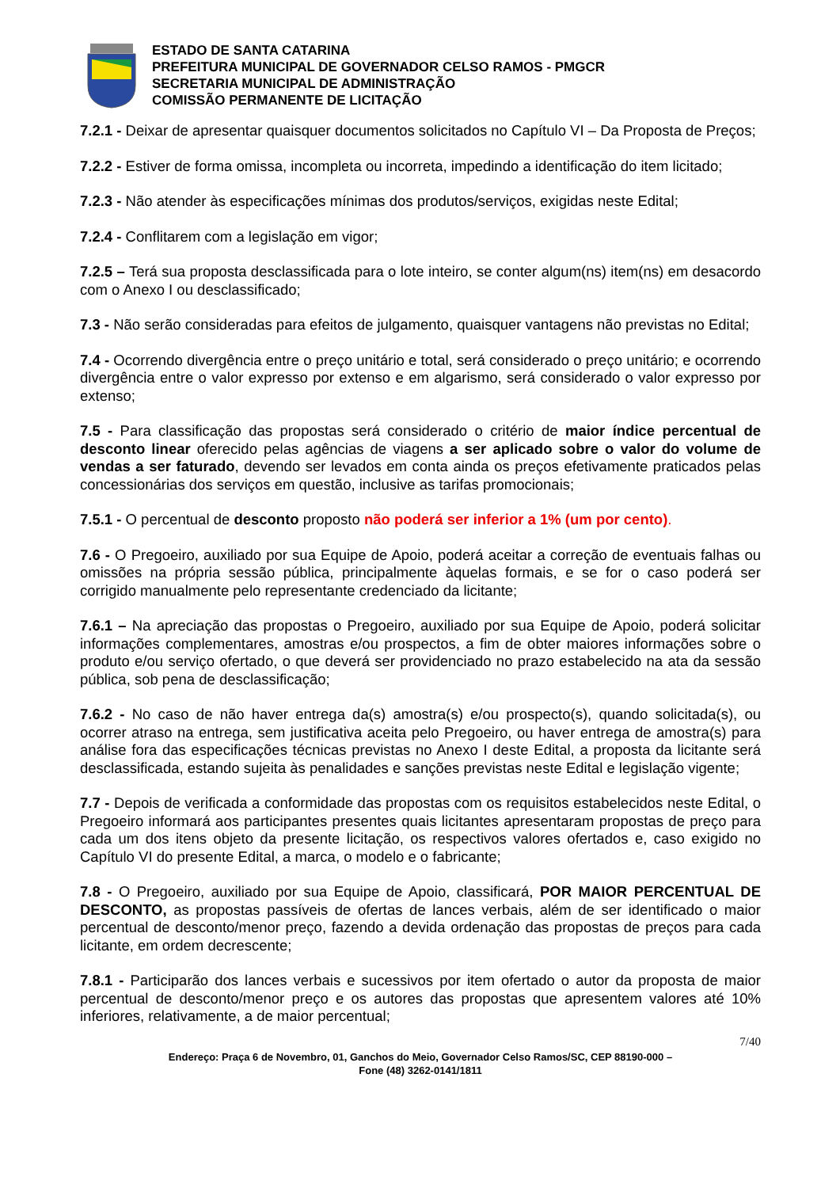ESTADO DE SANTA CATARINA
PREFEITURA MUNICIPAL DE GOVERNADOR CELSO RAMOS - PMGCR
SECRETARIA MUNICIPAL DE ADMINISTRAÇÃO
COMISSÃO PERMANENTE DE LICITAÇÃO
7.2.1 - Deixar de apresentar quaisquer documentos solicitados no Capítulo VI – Da Proposta de Preços;
7.2.2 - Estiver de forma omissa, incompleta ou incorreta, impedindo a identificação do item licitado;
7.2.3 - Não atender às especificações mínimas dos produtos/serviços, exigidas neste Edital;
7.2.4 - Conflitarem com a legislação em vigor;
7.2.5 – Terá sua proposta desclassificada para o lote inteiro, se conter algum(ns) item(ns) em desacordo com o Anexo I ou desclassificado;
7.3 - Não serão consideradas para efeitos de julgamento, quaisquer vantagens não previstas no Edital;
7.4 - Ocorrendo divergência entre o preço unitário e total, será considerado o preço unitário; e ocorrendo divergência entre o valor expresso por extenso e em algarismo, será considerado o valor expresso por extenso;
7.5 - Para classificação das propostas será considerado o critério de maior índice percentual de desconto linear oferecido pelas agências de viagens a ser aplicado sobre o valor do volume de vendas a ser faturado, devendo ser levados em conta ainda os preços efetivamente praticados pelas concessionárias dos serviços em questão, inclusive as tarifas promocionais;
7.5.1 - O percentual de desconto proposto não poderá ser inferior a 1% (um por cento).
7.6 - O Pregoeiro, auxiliado por sua Equipe de Apoio, poderá aceitar a correção de eventuais falhas ou omissões na própria sessão pública, principalmente àquelas formais, e se for o caso poderá ser corrigido manualmente pelo representante credenciado da licitante;
7.6.1 – Na apreciação das propostas o Pregoeiro, auxiliado por sua Equipe de Apoio, poderá solicitar informações complementares, amostras e/ou prospectos, a fim de obter maiores informações sobre o produto e/ou serviço ofertado, o que deverá ser providenciado no prazo estabelecido na ata da sessão pública, sob pena de desclassificação;
7.6.2 - No caso de não haver entrega da(s) amostra(s) e/ou prospecto(s), quando solicitada(s), ou ocorrer atraso na entrega, sem justificativa aceita pelo Pregoeiro, ou haver entrega de amostra(s) para análise fora das especificações técnicas previstas no Anexo I deste Edital, a proposta da licitante será desclassificada, estando sujeita às penalidades e sanções previstas neste Edital e legislação vigente;
7.7 - Depois de verificada a conformidade das propostas com os requisitos estabelecidos neste Edital, o Pregoeiro informará aos participantes presentes quais licitantes apresentaram propostas de preço para cada um dos itens objeto da presente licitação, os respectivos valores ofertados e, caso exigido no Capítulo VI do presente Edital, a marca, o modelo e o fabricante;
7.8 - O Pregoeiro, auxiliado por sua Equipe de Apoio, classificará, POR MAIOR PERCENTUAL DE DESCONTO, as propostas passíveis de ofertas de lances verbais, além de ser identificado o maior percentual de desconto/menor preço, fazendo a devida ordenação das propostas de preços para cada licitante, em ordem decrescente;
7.8.1 - Participarão dos lances verbais e sucessivos por item ofertado o autor da proposta de maior percentual de desconto/menor preço e os autores das propostas que apresentem valores até 10% inferiores, relativamente, a de maior percentual;
7/40
Endereço: Praça 6 de Novembro, 01, Ganchos do Meio, Governador Celso Ramos/SC, CEP 88190-000 –
Fone (48) 3262-0141/1811